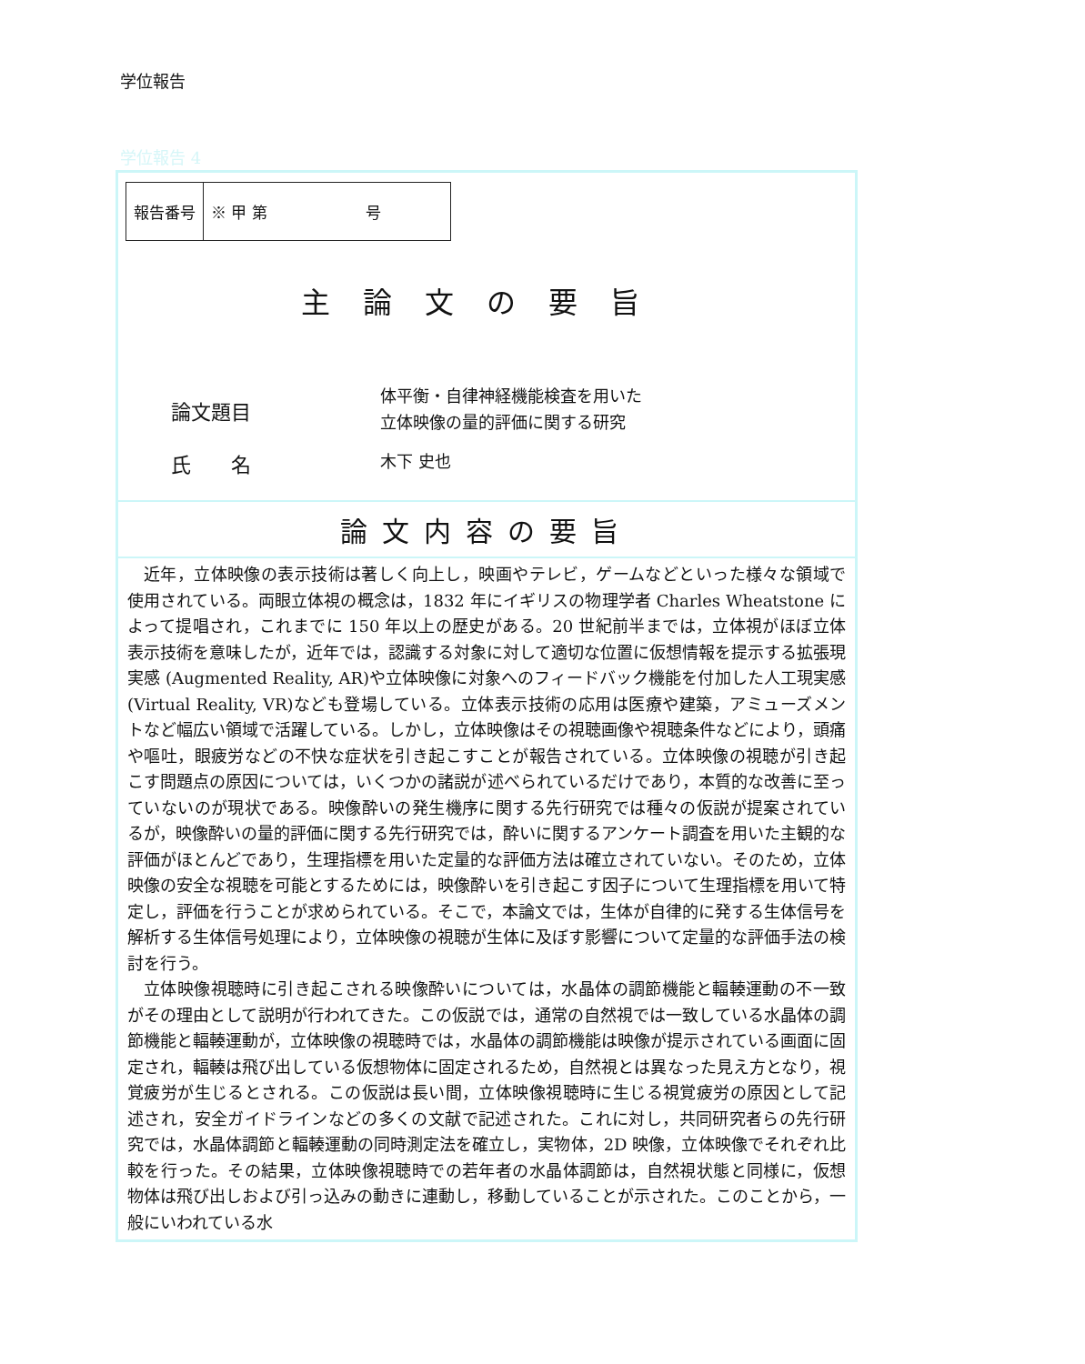学位報告
学位報告 4
| 報告番号 | ※ 甲 第 号 |
主論文の要旨
論文題目
体平衡・自律神経機能検査を用いた
立体映像の量的評価に関する研究
氏　　名
木下 史也
論文内容の要旨
近年，立体映像の表示技術は著しく向上し，映画やテレビ，ゲームなどといった様々な領域で使用されている。両眼立体視の概念は，1832 年にイギリスの物理学者 Charles Wheatstone によって提唱され，これまでに 150 年以上の歴史がある。20 世紀前半までは，立体視がほぼ立体表示技術を意味したが，近年では，認識する対象に対して適切な位置に仮想情報を提示する拡張現実感 (Augmented Reality, AR)や立体映像に対象へのフィードバック機能を付加した人工現実感 (Virtual Reality, VR)なども登場している。立体表示技術の応用は医療や建築，アミューズメントなど幅広い領域で活躍している。しかし，立体映像はその視聴画像や視聴条件などにより，頭痛や嘔吐，眼疲労などの不快な症状を引き起こすことが報告されている。立体映像の視聴が引き起こす問題点の原因については，いくつかの諸説が述べられているだけであり，本質的な改善に至っていないのが現状である。映像酔いの発生機序に関する先行研究では種々の仮説が提案されているが，映像酔いの量的評価に関する先行研究では，酔いに関するアンケート調査を用いた主観的な評価がほとんどであり，生理指標を用いた定量的な評価方法は確立されていない。そのため，立体映像の安全な視聴を可能とするためには，映像酔いを引き起こす因子について生理指標を用いて特定し，評価を行うことが求められている。そこで，本論文では，生体が自律的に発する生体信号を解析する生体信号処理により，立体映像の視聴が生体に及ぼす影響について定量的な評価手法の検討を行う。
立体映像視聴時に引き起こされる映像酔いについては，水晶体の調節機能と輻輳運動の不一致がその理由として説明が行われてきた。この仮説では，通常の自然視では一致している水晶体の調節機能と輻輳運動が，立体映像の視聴時では，水晶体の調節機能は映像が提示されている画面に固定され，輻輳は飛び出している仮想物体に固定されるため，自然視とは異なった見え方となり，視覚疲労が生じるとされる。この仮説は長い間，立体映像視聴時に生じる視覚疲労の原因として記述され，安全ガイドラインなどの多くの文献で記述された。これに対し，共同研究者らの先行研究では，水晶体調節と輻輳運動の同時測定法を確立し，実物体，2D 映像，立体映像でそれぞれ比較を行った。その結果，立体映像視聴時での若年者の水晶体調節は，自然視状態と同様に，仮想物体は飛び出しおよび引っ込みの動きに連動し，移動していることが示された。このことから，一般にいわれている水